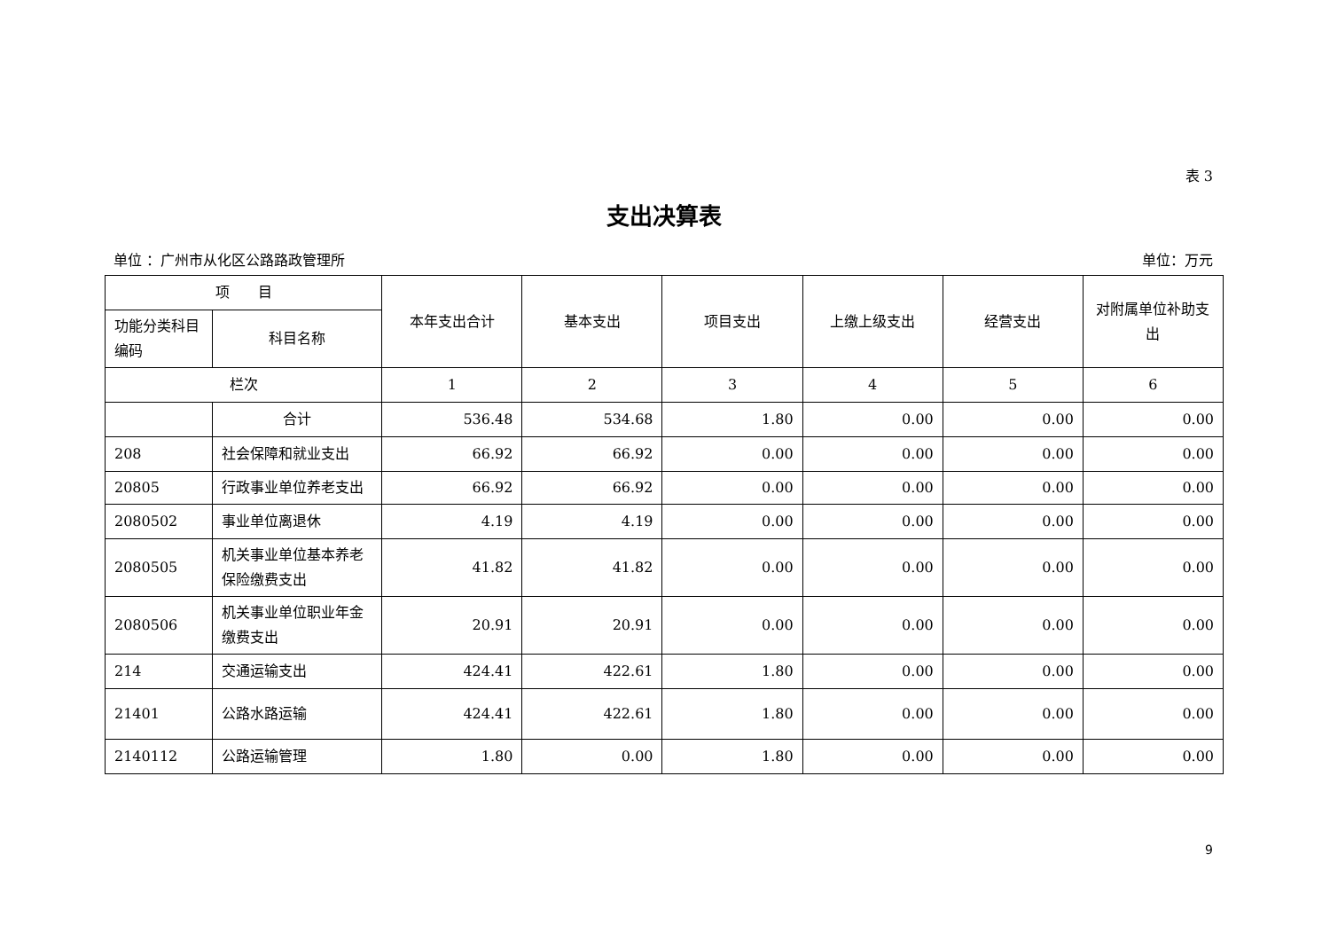表 3
支出决算表
单位 ：广州市从化区公路路政管理所 单位：万元
| 项 目 | | 本年支出合计 | 基本支出 | 项目支出 | 上缴上级支出 | 经营支出 | 对附属单位补助支出 |
| --- | --- | --- | --- | --- | --- | --- | --- |
| 功能分类科目编码 | 科目名称 | | | | | | |
| 栏次 | | 1 | 2 | 3 | 4 | 5 | 6 |
| | 合计 | 536.48 | 534.68 | 1.80 | 0.00 | 0.00 | 0.00 |
| 208 | 社会保障和就业支出 | 66.92 | 66.92 | 0.00 | 0.00 | 0.00 | 0.00 |
| 20805 | 行政事业单位养老支出 | 66.92 | 66.92 | 0.00 | 0.00 | 0.00 | 0.00 |
| 2080502 | 事业单位离退休 | 4.19 | 4.19 | 0.00 | 0.00 | 0.00 | 0.00 |
| 2080505 | 机关事业单位基本养老保险缴费支出 | 41.82 | 41.82 | 0.00 | 0.00 | 0.00 | 0.00 |
| 2080506 | 机关事业单位职业年金缴费支出 | 20.91 | 20.91 | 0.00 | 0.00 | 0.00 | 0.00 |
| 214 | 交通运输支出 | 424.41 | 422.61 | 1.80 | 0.00 | 0.00 | 0.00 |
| 21401 | 公路水路运输 | 424.41 | 422.61 | 1.80 | 0.00 | 0.00 | 0.00 |
| 2140112 | 公路运输管理 | 1.80 | 0.00 | 1.80 | 0.00 | 0.00 | 0.00 |
9